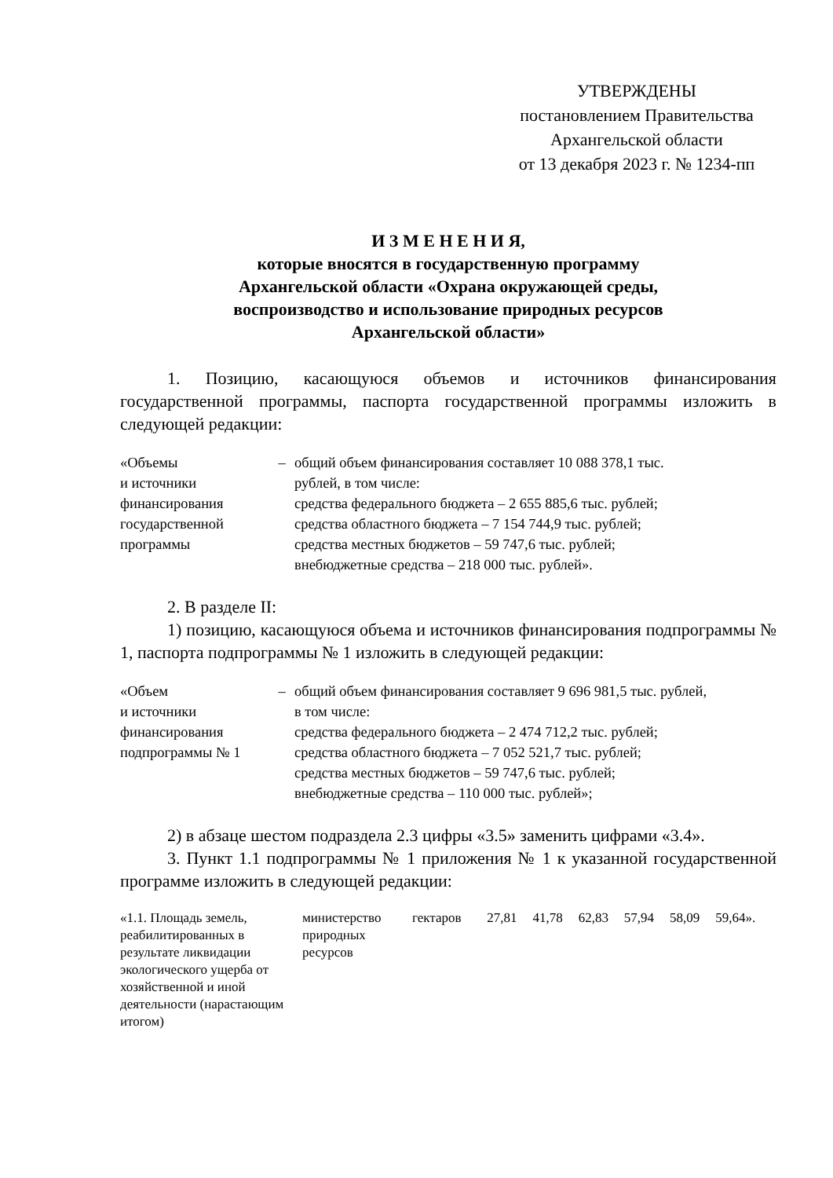УТВЕРЖДЕНЫ
постановлением Правительства
Архангельской области
от 13 декабря 2023 г. № 1234-пп
И З М Е Н Е Н И Я,
которые вносятся в государственную программу
Архангельской области «Охрана окружающей среды,
воспроизводство и использование природных ресурсов
Архангельской области»
1. Позицию, касающуюся объемов и источников финансирования государственной программы, паспорта государственной программы изложить в следующей редакции:
| «Объемы и источники финансирования государственной программы | – | общий объем финансирования составляет 10 088 378,1 тыс. рублей, в том числе: средства федерального бюджета – 2 655 885,6 тыс. рублей; средства областного бюджета – 7 154 744,9 тыс. рублей; средства местных бюджетов – 59 747,6 тыс. рублей; внебюджетные средства – 218 000 тыс. рублей». |
2. В разделе II:
1) позицию, касающуюся объема и источников финансирования подпрограммы № 1, паспорта подпрограммы № 1 изложить в следующей редакции:
| «Объем и источники финансирования подпрограммы № 1 | – | общий объем финансирования составляет 9 696 981,5 тыс. рублей, в том числе: средства федерального бюджета – 2 474 712,2 тыс. рублей; средства областного бюджета – 7 052 521,7 тыс. рублей; средства местных бюджетов – 59 747,6 тыс. рублей; внебюджетные средства – 110 000 тыс. рублей»; |
2) в абзаце шестом подраздела 2.3 цифры «3.5» заменить цифрами «3.4».
3. Пункт 1.1 подпрограммы № 1 приложения № 1 к указанной государственной программе изложить в следующей редакции:
| «1.1. Площадь земель, реабилитированных в результате ликвидации экологического ущерба от хозяйственной и иной деятельности (нарастающим итогом) | министерство природных ресурсов | гектаров | 27,81 | 41,78 | 62,83 | 57,94 | 58,09 | 59,64». |